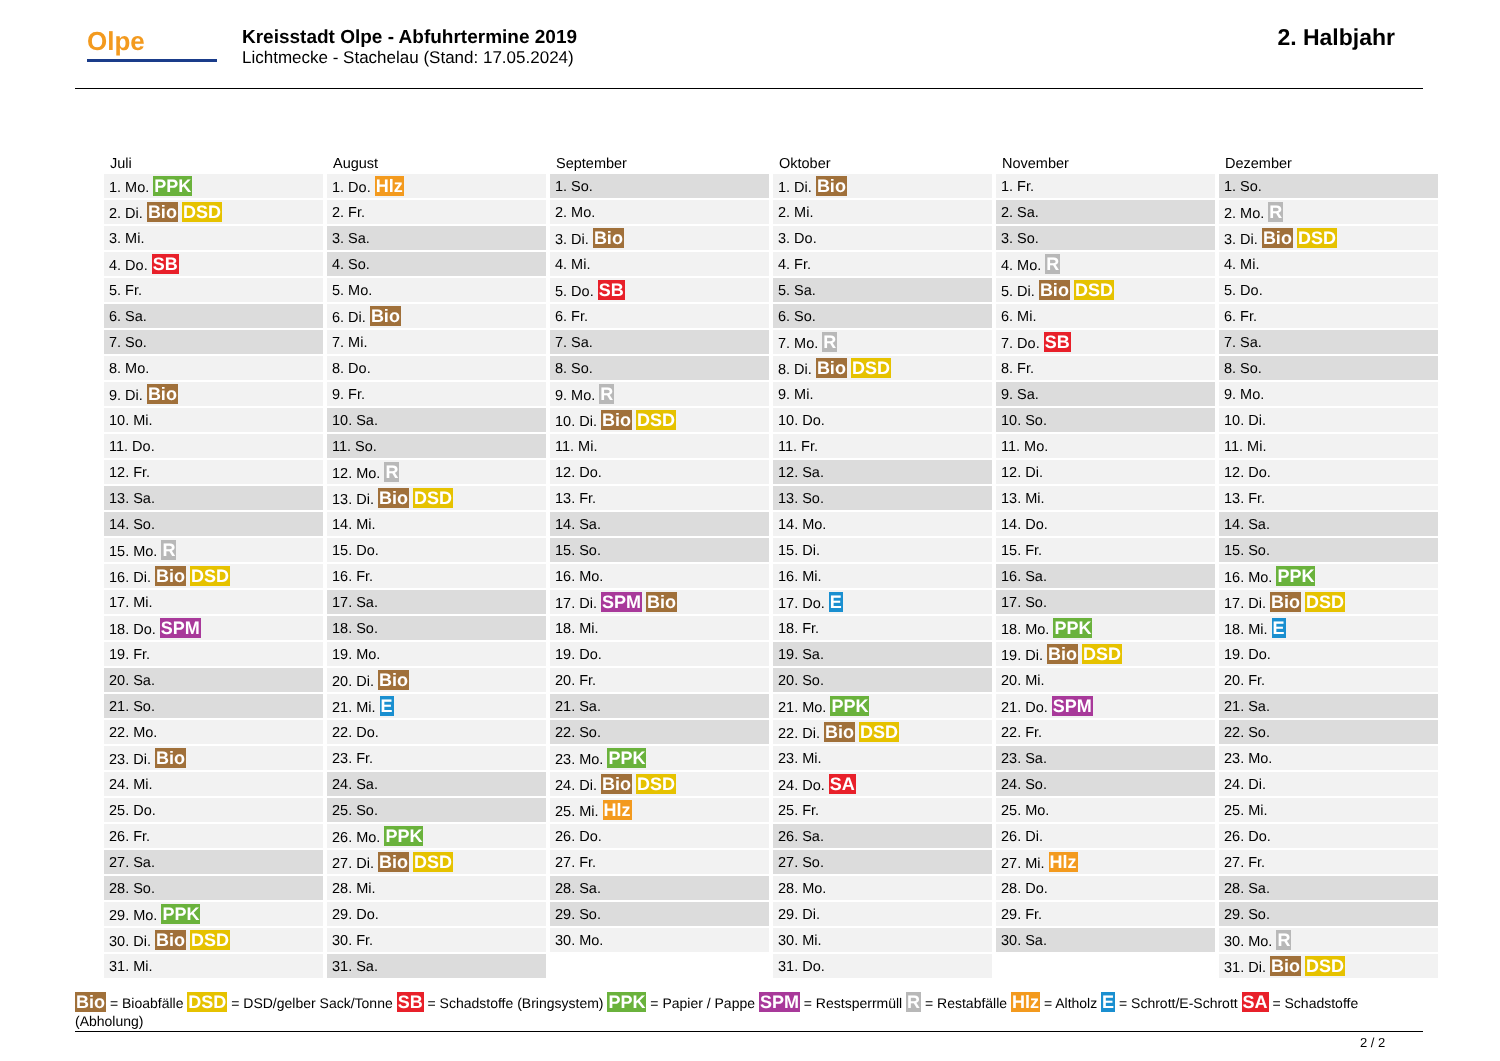Olpe
Kreisstadt Olpe - Abfuhrtermine 2019
Lichtmecke - Stachelau (Stand: 17.05.2024)
2. Halbjahr
| Juli | August | September | Oktober | November | Dezember |
| --- | --- | --- | --- | --- | --- |
| 1. Mo. PPK | 1. Do. Hlz | 1. So. | 1. Di. Bio | 1. Fr. | 1. So. |
| 2. Di. Bio DSD | 2. Fr. | 2. Mo. | 2. Mi. | 2. Sa. | 2. Mo. R |
| 3. Mi. | 3. Sa. | 3. Di. Bio | 3. Do. | 3. So. | 3. Di. Bio DSD |
| 4. Do. SB | 4. So. | 4. Mi. | 4. Fr. | 4. Mo. R | 4. Mi. |
| 5. Fr. | 5. Mo. | 5. Do. SB | 5. Sa. | 5. Di. Bio DSD | 5. Do. |
| 6. Sa. | 6. Di. Bio | 6. Fr. | 6. So. | 6. Mi. | 6. Fr. |
| 7. So. | 7. Mi. | 7. Sa. | 7. Mo. R | 7. Do. SB | 7. Sa. |
| 8. Mo. | 8. Do. | 8. So. | 8. Di. Bio DSD | 8. Fr. | 8. So. |
| 9. Di. Bio | 9. Fr. | 9. Mo. R | 9. Mi. | 9. Sa. | 9. Mo. |
| 10. Mi. | 10. Sa. | 10. Di. Bio DSD | 10. Do. | 10. So. | 10. Di. |
| 11. Do. | 11. So. | 11. Mi. | 11. Fr. | 11. Mo. | 11. Mi. |
| 12. Fr. | 12. Mo. R | 12. Do. | 12. Sa. | 12. Di. | 12. Do. |
| 13. Sa. | 13. Di. Bio DSD | 13. Fr. | 13. So. | 13. Mi. | 13. Fr. |
| 14. So. | 14. Mi. | 14. Sa. | 14. Mo. | 14. Do. | 14. Sa. |
| 15. Mo. R | 15. Do. | 15. So. | 15. Di. | 15. Fr. | 15. So. |
| 16. Di. Bio DSD | 16. Fr. | 16. Mo. | 16. Mi. | 16. Sa. | 16. Mo. PPK |
| 17. Mi. | 17. Sa. | 17. Di. SPM Bio | 17. Do. E | 17. So. | 17. Di. Bio DSD |
| 18. Do. SPM | 18. So. | 18. Mi. | 18. Fr. | 18. Mo. PPK | 18. Mi. E |
| 19. Fr. | 19. Mo. | 19. Do. | 19. Sa. | 19. Di. Bio DSD | 19. Do. |
| 20. Sa. | 20. Di. Bio | 20. Fr. | 20. So. | 20. Mi. | 20. Fr. |
| 21. So. | 21. Mi. E | 21. Sa. | 21. Mo. PPK | 21. Do. SPM | 21. Sa. |
| 22. Mo. | 22. Do. | 22. So. | 22. Di. Bio DSD | 22. Fr. | 22. So. |
| 23. Di. Bio | 23. Fr. | 23. Mo. PPK | 23. Mi. | 23. Sa. | 23. Mo. |
| 24. Mi. | 24. Sa. | 24. Di. Bio DSD | 24. Do. SA | 24. So. | 24. Di. |
| 25. Do. | 25. So. | 25. Mi. Hlz | 25. Fr. | 25. Mo. | 25. Mi. |
| 26. Fr. | 26. Mo. PPK | 26. Do. | 26. Sa. | 26. Di. | 26. Do. |
| 27. Sa. | 27. Di. Bio DSD | 27. Fr. | 27. So. | 27. Mi. Hlz | 27. Fr. |
| 28. So. | 28. Mi. | 28. Sa. | 28. Mo. | 28. Do. | 28. Sa. |
| 29. Mo. PPK | 29. Do. | 29. So. | 29. Di. | 29. Fr. | 29. So. |
| 30. Di. Bio DSD | 30. Fr. | 30. Mo. | 30. Mi. | 30. Sa. | 30. Mo. R |
| 31. Mi. | 31. Sa. | | 31. Do. | | 31. Di. Bio DSD |
Bio = Bioabfälle DSD = DSD/gelber Sack/Tonne SB = Schadstoffe (Bringsystem) PPK = Papier / Pappe SPM = Restsperrmüll R = Restabfälle Hlz = Altholz E = Schrott/E-Schrott SA = Schadstoffe (Abholung)
2 / 2